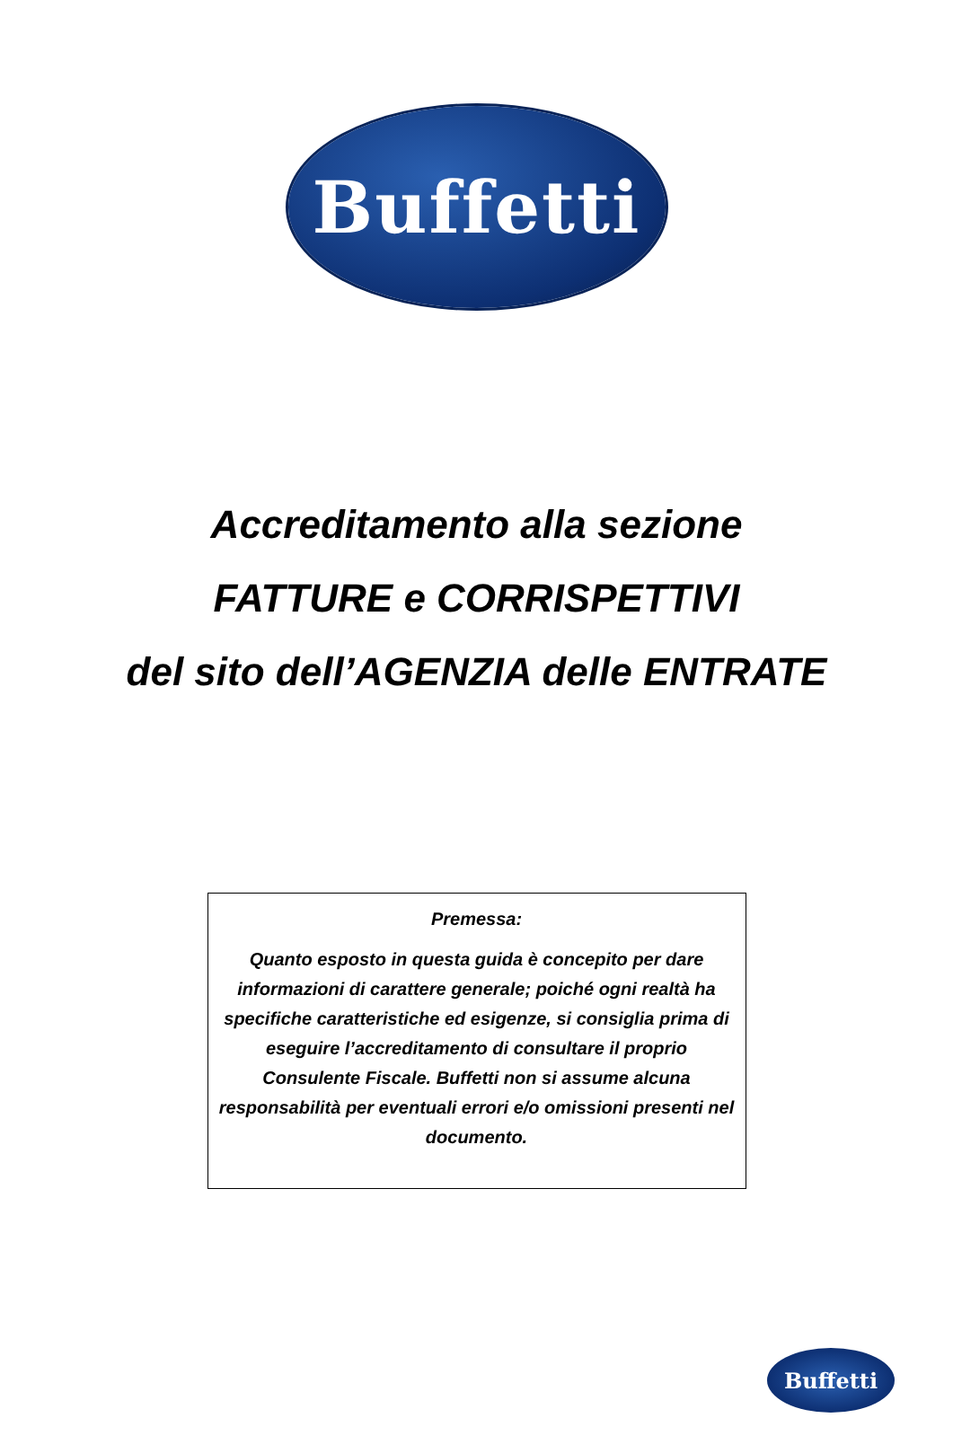Buffetti
Accreditamento alla sezione
FATTURE e CORRISPETTIVI
del sito dell’AGENZIA delle ENTRATE
Premessa:
Quanto esposto in questa guida è concepito per dare informazioni di carattere generale; poiché ogni realtà ha specifiche caratteristiche ed esigenze, si consiglia prima di eseguire l’accreditamento di consultare il proprio Consulente Fiscale. Buffetti non si assume alcuna responsabilità per eventuali errori e/o omissioni presenti nel documento.
Buffetti